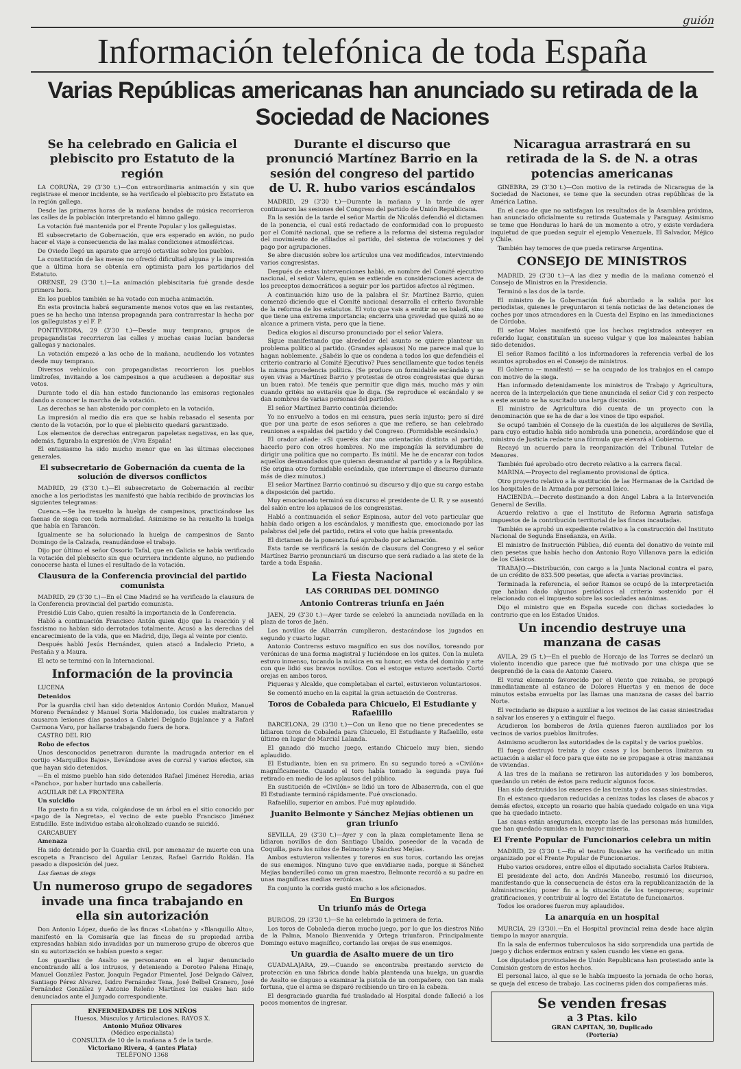guión
Información telefónica de toda España
Varias Repúblicas americanas han anunciado su retirada de la Sociedad de Naciones
Se ha celebrado en Galicia el plebiscito pro Estatuto de la región
LA CORUÑA, 29 (3'30 t.)—Con extraordinaria animación y sin que registrase el menor incidente, se ha verificado el plebiscito pro Estatuto en la región gallega.
Desde las primeras horas de la mañana bandas de música recorrieron las calles de la población interpretando el himno gallego.
La votación fué mantenida por el Frente Popular y los galleguistas.
El subsecretario de Gobernación, que era esperado en avión, no pudo hacer el viaje a consecuencia de las malas condiciones atmosféricas.
De Oviedo llegó un aparato que arrojó octavilas sobre los pueblos.
La constitución de las mesas no ofreció dificultad alguna y la impresión que a última hora se obtenía era optimista para los partidarios del Estatuto.
ORENSE, 29 (3'30 t.)—La animación plebiscitaria fué grande desde primera hora.
En los pueblos también se ha votado con mucha animación.
En esta provincia habrá seguramente menos votos que en las restantes, pues se ha hecho una intensa propaganda para contrarrestar la hecha por los galleguistas y el F. P.
PONTEVEDRA, 29 (3'30 t.)—Desde muy temprano, grupos de propagandistas recorrieron las calles y muchas casas lucían banderas gallegas y nacionales.
La votación empezó a las ocho de la mañana, acudiendo los votantes desde muy temprano.
Diversos vehículos con propagandistas recorrieron los pueblos limítrofes, invitando a los campesinos a que acudiesen a depositar sus votos.
Durante todo el día han estado funcionando las emisoras regionales dando a conocer la marcha de la votación.
Las derechas se han abstenido por completo en la votación.
La impresión al medio día era que se había rebasado el sesenta por ciento de la votación, por lo que el plebiscito quedará garantizado.
Los elementos de derechas entregaron papeletas negativas, en las que, además, figuraba la expresión de ¡Viva España!
El entusiasmo ha sido mucho menor que en las últimas elecciones generales.
El subsecretario de Gobernación da cuenta de la solución de diversos conflictos
MADRID, 29 (3'30 t.)—El subsecretario de Gobernación al recibir anoche a los periodistas les manifestó que había recibido de provincias los siguientes telegramas:
Cuenca.—Se ha resuelto la huelga de campesinos, practicándose las faenas de siega con toda normalidad. Asimismo se ha resuelto la huelga que había en Tarancón.
Igualmente se ha solucionado la huelga de campesinos de Santo Domingo de la Calzada, reanudándose el trabajo.
Dijo por último el señor Ossorio Tafal, que en Galicia se había verificado la votación del plebiscito sin que ocurriera incidente alguno, no pudiendo conocerse hasta el lunes el resultado de la votación.
Clausura de la Conferencia provincial del partido comunista
MADRID, 29 (3'30 t.)—En el Cine Madrid se ha verificado la clausura de la Conferencia provincial del partido comunista.
Presidió Luis Cabo, quien resaltó la importancia de la Conferencia.
Habló a continuación Francisco Antón quien dijo que la reacción y el fascismo no habían sido derrotados totalmente. Acusó a las derechas del encarecimiento de la vida, que en Madrid, dijo, llega al veinte por ciento.
Después habló Jesús Hernández, quien atacó a Indalecio Prieto, a Pestaña y a Maura.
El acto se terminó con la Internacional.
Información de la provincia
LUCENA
Detenidos
Por la guardia civil han sido detenidos Antonio Cordón Muñoz, Manuel Moreno Fernández y Manuel Soria Maldonado, los cuales maltrataron y causaron lesiones días pasados a Gabriel Delgado Bujalance y a Rafael Carmona Varo, por hallarse trabajando fuera de hora.
CASTRO DEL RIO
Robo de efectos
Unos desconocidos penetraron durante la madrugada anterior en el cortijo «Marquillos Bajos», llevándose aves de corral y varios efectos, sin que hayan sido detenidos.
—En el mismo pueblo han sido detenidos Rafael Jiménez Heredia, arias «Pancho», por haber hurtado una caballería.
AGUILAR DE LA FRONTERA
Un suicidio
Ha puesto fin a su vida, colgándose de un árbol en el sitio conocido por «pago de la Negreta», el vecino de este pueblo Francisco Jiménez Estudillo. Este individuo estaba alcoholizado cuando se suicidó.
CARCABUEY
Amenaza
Ha sido detenido por la Guardia civil, por amenazar de muerte con una escopeta a Francisco del Aguilar Lenzas, Rafael Garrido Roldán. Ha pasado a disposición del juez.
Las faenas de siega
Un numeroso grupo de segadores invade una finca trabajando en ella sin autorización
Don Antonio López, dueño de las fincas «Lobatón» y «Blanquillo Alto», manifestó en la Comisaría que las fincas de su propiedad arriba expresadas habían sido invadidas por un numeroso grupo de obreros que sin su autorización se habían puesto a segar.
Los guardias de Asalto se personaron en el lugar denunciado encontrando allí a los intrusos, y deteniendo a Doroteo Palena Hinaje, Manuel González Pastor, Joaquín Pegador Pimentel, José Delgado Gálvez, Santiago Pérez Alvarez, Isidro Fernández Tena, José Belbel Granero, José Fernández González y Antonio Releño Martínez los cuales han sido denunciados ante el Juzgado correspondiente.
ENFERMEDADES DE LOS NIÑOS
Huesos, Músculos y Articulaciones. RAYOS X.
Antonio Muñoz Olivares
(Médico especialista)
CONSULTA de 10 de la mañana a 5 de la tarde.
Victoriano Rivera, 4 (antes Plata)
TELÉFONO 1368
Durante el discurso que pronunció Martínez Barrio en la sesión del congreso del partido de U. R. hubo varios escándalos
MADRID, 29 (3'30 t.)—Durante la mañana y la tarde de ayer continuaron las sesiones del Congreso del partido de Unión Republicana.
En la sesión de la tarde el señor Martín de Nicolás defendió el dictamen de la ponencia, el cual está redactado de conformidad con lo propuesto por el Comité nacional, que se refiere a la reforma del sistema regulador del movimiento de afiliados al partido, del sistema de votaciones y del pago por agrupaciones.
Se abre discusión sobre los artículos una vez modificados, interviniendo varios congresistas.
Después de estas intervenciones habló, en nombre del Comité ejecutivo nacional, el señor Valera, quien se extiende en consideraciones acerca de los preceptos democráticos a seguir por los partidos afectos al régimen.
A continuación hizo uso de la palabra el Sr. Martínez Barrio, quien comenzó diciendo que el Comité nacional desarrolla el criterio favorable de la reforma de los estatutos. El voto que vais a emitir no es baladí, sino que tiene una extrema importancia; encierra una gravedad que quizá no se alcance a primera vista, pero que la tiene.
Dedica elogios al discurso pronunciado por el señor Valera.
Sigue manifestando que alrededor del asunto se quiere plantear un problema político al partido. (Grandes aplausos) No me parece mal que lo hagan noblemente. ¿Sabéis lo que os condena a todos los que defendiéis el criterio contrario al Comité Ejecutivo? Pues sencillamente que todos tenéis la misma procedencia política. (Se produce un formidable escándalo y se oyen vivas a Martínez Barrio y protestas de otros congresistas que duran un buen rato). Me tenéis que permitir que diga más, mucho más y aún cuando gritéis no evitaréis que lo diga. (Se reproduce el escándalo y se dan nombres de varias personas del partido).
El señor Martínez Barrio continúa diciendo:
Yo no envuelvo a todos en mi censura, pues sería injusto; pero sí diré que por una parte de esos señores a que me refiero, se han celebrado reuniones a espaldas del partido y del Congreso. (Formidable escándalo.)
El orador añade: «Si queréis dar una orientación distinta al partido, hacerlo pero con otros hombres. No me impongáis la servidumbre de dirigir una política que no comparto. Es inútil. Me he de encarar con todos aquellos desmandados que quieran desmandar al partido y a la República. (Se origina otro formidable escándalo, que interrumpe el discurso durante más de diez minutos.)
El señor Martínez Barrio continuó su discurso y dijo que su cargo estaba a disposición del partido.
Muy emocionado terminó su discurso el presidente de U. R. y se ausentó del salón entre los aplausos de los congresistas.
Habló a continuación el señor Espinosa, autor del voto particular que había dado origen a los escándalos, y manifiesta que, emocionado por las palabras del jefe del partido, retira el voto que había presentado.
El dictamen de la ponencia fué aprobado por aclamación.
Esta tarde se verificará la sesión de clausura del Congreso y el señor Martínez Barrio pronunciará un discurso que será radiado a las siete de la tarde a toda España.
La Fiesta Nacional
LAS CORRIDAS DEL DOMINGO
Antonio Contreras triunfa en Jaén
JAEN, 29 (3'30 t.)—Ayer tarde se celebró la anunciada novillada en la plaza de toros de Jaén.
Los novillos de Albarrán cumplieron, destacándose los jugados en segundo y cuarto lugar.
Antonio Contreras estuvo magnífico en sus dos novillos, toreando por verónicas de una forma magistral y luciéndose en los quites. Con la muleta estuvo inmenso, tocando la música en su honor, en vista del dominio y arte con que lidió sus bravos novillos. Con el estoque estuvo acertado. Cortó orejas en ambos toros.
Piqueras y Alcalde, que completaban el cartel, estuvieron voluntariosos.
Se comentó mucho en la capital la gran actuación de Contreras.
Toros de Cobaleda para Chicuelo, El Estudiante y Rafaelillo
BARCELONA, 29 (3'30 t.)—Con un lleno que no tiene precedentes se lidiaron toros de Cobaleda para Chicuelo, El Estudiante y Rafaelillo, este último en lugar de Marcial Lalanda.
El ganado dió mucho juego, estando Chicuelo muy bien, siendo aplaudido.
El Estudiante, bien en su primero. En su segundo toreó a «Civilón» magníficamente. Cuando el toro había tomado la segunda puya fué retirado en medio de los aplausos del público.
En sustitución de «Civilón» se lidió un toro de Albaserrada, con el que El Estudiante terminó rápidamente. Fué ovacionado.
Rafaelillo, superior en ambos. Fué muy aplaudido.
Juanito Belmonte y Sánchez Mejías obtienen un gran triunfo
SEVILLA, 29 (3'30 t.)—Ayer y con la plaza completamente llena se lidiaron novillos de don Santiago Ubaldo, poseedor de la vacada de Coquilla, para los niños de Belmonte y Sánchez Mejías.
Ambos estuvieron valientes y toreros en sus toros, cortando las orejas de sus enemigos. Ninguno tuvo que envidiarse nada, porque si Sánchez Mejías banderilleó como un gran maestro, Belmonte recordó a su padre en unas magníficas medias verónicas.
En conjunto la corrida gustó mucho a los aficionados.
En Burgos
Un triunfo más de Ortega
BURGOS, 29 (3'30 t.)—Se ha celebrado la primera de feria.
Los toros de Cobaleda dieron mucho juego, por lo que los diestros Niño de la Palma, Manolo Bienvenida y Ortega triunfaron. Principalmente Domingo estuvo magnífico, cortando las orejas de sus enemigos.
Un guardia de Asalto muere de un tiro
GUADALAJARA, 29.—Cuando se encontraba prestando servicio de protección en una fábrica donde había planteada una huelga, un guardia de Asalto se dispuso a examinar la pistola de un compañero, con tan mala fortuna, que el arma se disparó recibiendo un tiro en la cabeza.
El desgraciado guardia fué trasladado al Hospital donde falleció a los pocos momentos de ingresar.
Nicaragua arrastrará en su retirada de la S. de N. a otras potencias americanas
GINEBRA, 29 (3'30 t.)—Con motivo de la retirada de Nicaragua de la Sociedad de Naciones, se teme que la secunden otras repúblicas de la América Latina.
En el caso de que no satisfagan los resultados de la Asamblea próxima, han anunciado oficialmente su retirada Guatemala y Paraguay. Asimismo se teme que Honduras lo hará de un momento a otro, y existe verdadera inquietud de que puedan seguir el ejemplo Venezuela, El Salvador, Méjico y Chile.
También hay temores de que pueda retirarse Argentina.
CONSEJO DE MINISTROS
MADRID, 29 (3'30 t.)—A las diez y media de la mañana comenzó el Consejo de Ministros en la Presidencia.
Terminó a las dos de la tarde.
El ministro de la Gobernación fué abordado a la salida por los periodistas, quienes le preguntaron si tenía noticias de las detenciones de coches por unos atracadores en la Cuesta del Espino en las inmediaciones de Córdoba.
El señor Moles manifestó que los hechos registrados anteayer en referido lugar, constituían un suceso vulgar y que los maleantes habían sido detenidos.
El señor Ramos facilitó a los informadores la referencia verbal de los asuntos aprobados en el Consejo de ministros.
El Gobierno — manifestó — se ha ocupado de los trabajos en el campo con motivo de la siega.
Han informado detenidamente los ministros de Trabajo y Agricultura, acerca de la interpelación que tiene anunciada el señor Cid y con respecto a este asunto se ha suscitado una larga discusión.
El ministro de Agricultura dió cuenta de un proyecto con la denominación que se ha de dar a los vinos de tipo español.
Se ocupó también el Consejo de la cuestión de los alquileres de Sevilla, para cuyo estudio había sido nombrada una ponencia, acordándose que el ministro de Justicia redacte una fórmula que elevará al Gobierno.
Recayó un acuerdo para la reorganización del Tribunal Tutelar de Menores.
También fué aprobado otro decreto relativo a la carrera fiscal.
MARINA.—Proyecto del reglamento provisional de óptica.
Otro proyecto relativo a la sustitución de las Hermanas de la Caridad de los hospitales de la Armada por personal laico.
HACIENDA.—Decreto destinando a don Angel Labra a la Intervención General de Sevilla.
Acuerdo relativo a que el Instituto de Reforma Agraria satisfaga impuestos de la contribución territorial de las fincas incautadas.
También se aprobó un expediente relativo a la construcción del Instituto Nacional de Segunda Enseñanza, en Avila.
El ministro de Instrucción Pública, dió cuenta del donativo de veinte mil cien pesetas que había hecho don Antonio Royo Villanova para la edición de los Clásicos.
TRABAJO.—Distribución, con cargo a la Junta Nacional contra el paro, de un crédito de 833.500 pesetas, que afecta a varias provincias.
Terminada la referencia, el señor Ramos se ocupó de la interpretación que habían dado algunos periódicos al criterio sostenido por él relacionado con el impuesto sobre las sociedades anónimas.
Dijo el ministro que en España sucede con dichas sociedades lo contrario que en los Estados Unidos.
Un incendio destruye una manzana de casas
AVILA, 29 (5 t.)—En el pueblo de Horcajo de las Torres se declaró un violento incendio que parece que fué motivado por una chispa que se desprendió de la casa de Antonio Casero.
El voraz elemento favorecido por el viento que reinaba, se propagó inmediatamente al estanco de Dolores Huertas y en menos de doce minutos estaba envuelta por las llamas una manzana de casas del barrio Norte.
El vecindario se dispuso a auxiliar a los vecinos de las casas siniestradas a salvar los enseres y a extinguir el fuego.
Acudieron los bomberos de Avila quienes fueron auxiliados por los vecinos de varios pueblos limítrofes.
Asimismo acudieron las autoridades de la capital y de varios pueblos.
El fuego destruyó treinta y dos casas y los bomberos limitaron su actuación a aislar el foco para que éste no se propagase a otras manzanas de viviendas.
A las tres de la mañana se retiraron las autoridades y los bomberos, quedando un retén de éstos para reducir algunos focos.
Han sido destruídos los enseres de las treinta y dos casas siniestradas.
En el estanco quedaron reducidas a cenizas todas las clases de abacos y demás efectos, excepto un rosario que había quedado colgado en una viga que ha quedado intacto.
Las casas están aseguradas, excepto las de las personas más humildes, que han quedado sumidas en la mayor miseria.
El Frente Popular de Funcionarios celebra un mitin
MADRID, 29 (3'30 t.—En el teatro Rosales se ha verificado un mitin organizado por el Frente Popular de Funcionarios.
Hubo varios oradores, entre ellos el diputado socialista Carlos Rubiera.
El presidente del acto, don Andrés Mancebo, resumió los discursos, manifestando que la consecuencia de éstos era la republicanización de la Administración; poner fin a la situación de los temporeros; suprimir gratificaciones, y contribuir al logro del Estatuto de funcionarios.
Todos los oradores fueron muy aplaudidos.
La anarquía en un hospital
MURCIA, 29 (3'30).—En el Hospital provincial reina desde hace algún tiempo la mayor anarquía.
En la sala de enfermos tuberculosos ha sido sorprendida una partida de juego y dichos enfermos entran y salen cuando les viene en gana.
Los diputados provinciales de Unión Republicana han protestado ante la Comisión gestora de estos hechos.
El personal laico, al que se le había impuesto la jornada de ocho horas, se queja del exceso de trabajo. Las cocineras piden dos compañeras más.
Se venden fresas
a 3 Ptas. kilo
GRAN CAPITAN, 30, Duplicado
(Portería)